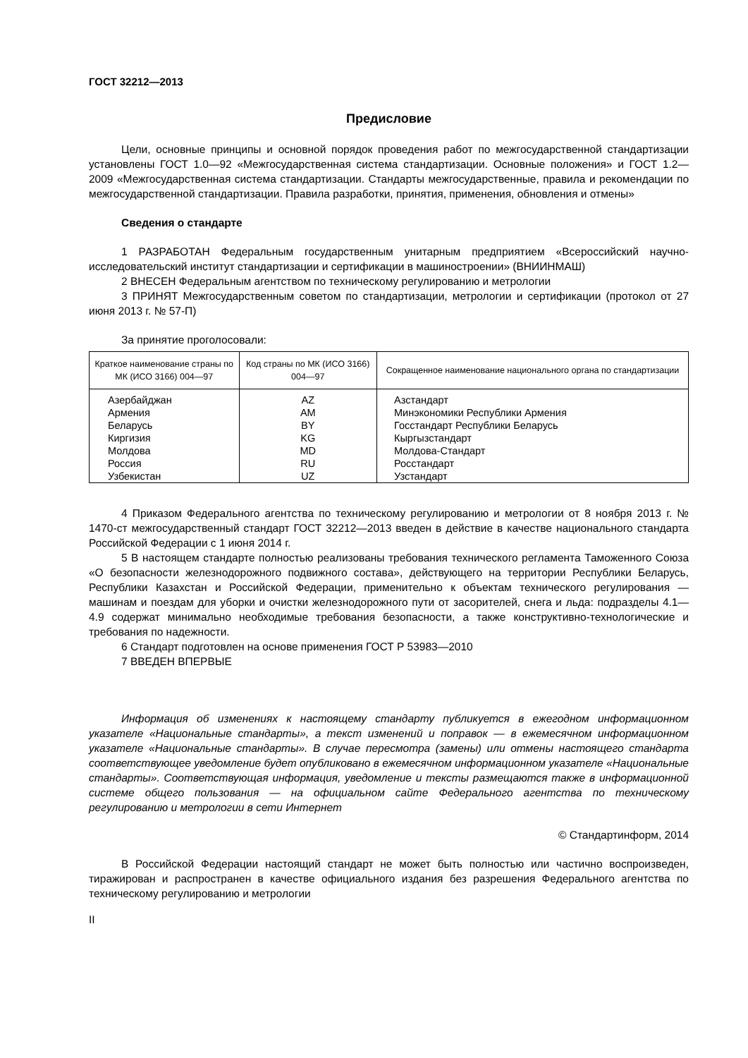ГОСТ 32212—2013
Предисловие
Цели, основные принципы и основной порядок проведения работ по межгосударственной стандартизации установлены ГОСТ 1.0—92 «Межгосударственная система стандартизации. Основные положения» и ГОСТ 1.2—2009 «Межгосударственная система стандартизации. Стандарты межгосударственные, правила и рекомендации по межгосударственной стандартизации. Правила разработки, принятия, применения, обновления и отмены»
Сведения о стандарте
1 РАЗРАБОТАН Федеральным государственным унитарным предприятием «Всероссийский научно-исследовательский институт стандартизации и сертификации в машиностроении» (ВНИИНМАШ)
2 ВНЕСЕН Федеральным агентством по техническому регулированию и метрологии
3 ПРИНЯТ Межгосударственным советом по стандартизации, метрологии и сертификации (протокол от 27 июня 2013 г. № 57-П)
За принятие проголосовали:
| Краткое наименование страны по МК (ИСО 3166) 004—97 | Код страны по МК (ИСО 3166) 004—97 | Сокращенное наименование национального органа по стандартизации |
| --- | --- | --- |
| Азербайджан | AZ | Азстандарт |
| Армения | AM | Минэкономики Республики Армения |
| Беларусь | BY | Госстандарт Республики Беларусь |
| Киргизия | KG | Кыргызстандарт |
| Молдова | MD | Молдова-Стандарт |
| Россия | RU | Росстандарт |
| Узбекистан | UZ | Узстандарт |
4 Приказом Федерального агентства по техническому регулированию и метрологии от 8 ноября 2013 г. № 1470-ст межгосударственный стандарт ГОСТ 32212—2013 введен в действие в качестве национального стандарта Российской Федерации с 1 июня 2014 г.
5 В настоящем стандарте полностью реализованы требования технического регламента Таможенного Союза «О безопасности железнодорожного подвижного состава», действующего на территории Республики Беларусь, Республики Казахстан и Российской Федерации, применительно к объектам технического регулирования — машинам и поездам для уборки и очистки железнодорожного пути от засорителей, снега и льда: подразделы 4.1—4.9 содержат минимально необходимые требования безопасности, а также конструктивно-технологические и требования по надежности.
6 Стандарт подготовлен на основе применения ГОСТ Р 53983—2010
7 ВВЕДЕН ВПЕРВЫЕ
Информация об изменениях к настоящему стандарту публикуется в ежегодном информационном указателе «Национальные стандарты», а текст изменений и поправок — в ежемесячном информационном указателе «Национальные стандарты». В случае пересмотра (замены) или отмены настоящего стандарта соответствующее уведомление будет опубликовано в ежемесячном информационном указателе «Национальные стандарты». Соответствующая информация, уведомление и тексты размещаются также в информационной системе общего пользования — на официальном сайте Федерального агентства по техническому регулированию и метрологии в сети Интернет
© Стандартинформ, 2014
В Российской Федерации настоящий стандарт не может быть полностью или частично воспроизведен, тиражирован и распространен в качестве официального издания без разрешения Федерального агентства по техническому регулированию и метрологии
II